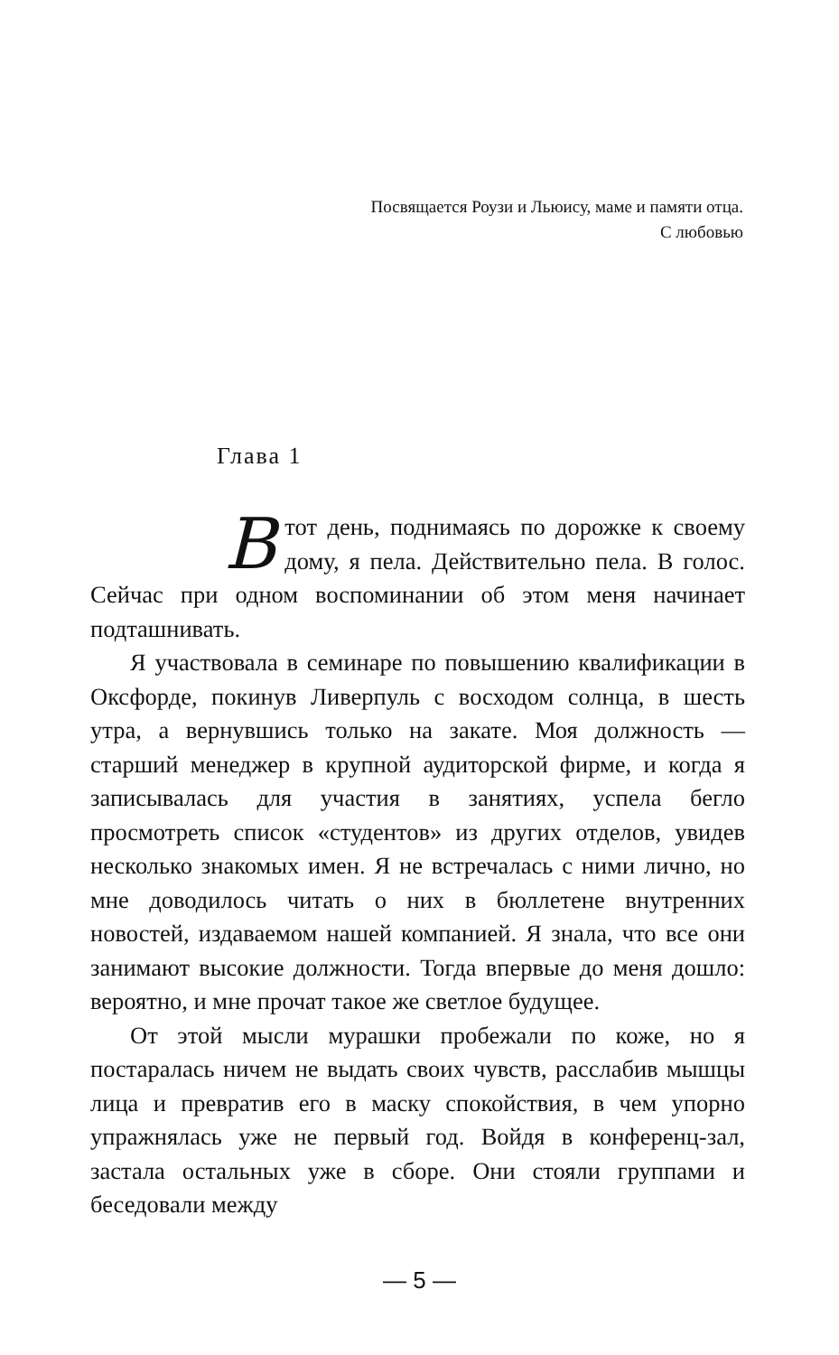Посвящается Роузи и Льюису, маме и памяти отца.
С любовью
Глава 1
Втот день, поднимаясь по дорожке к своему дому, я пела. Действительно пела. В голос. Сейчас при одном воспоминании об этом меня начинает подташнивать.
Я участвовала в семинаре по повышению квалификации в Оксфорде, покинув Ливерпуль с восходом солнца, в шесть утра, а вернувшись только на закате. Моя должность — старший менеджер в крупной аудиторской фирме, и когда я записывалась для участия в занятиях, успела бегло просмотреть список «студентов» из других отделов, увидев несколько знакомых имен. Я не встречалась с ними лично, но мне доводилось читать о них в бюллетене внутренних новостей, издаваемом нашей компанией. Я знала, что все они занимают высокие должности. Тогда впервые до меня дошло: вероятно, и мне прочат такое же светлое будущее.
От этой мысли мурашки пробежали по коже, но я постаралась ничем не выдать своих чувств, расслабив мышцы лица и превратив его в маску спокойствия, в чем упорно упражнялась уже не первый год. Войдя в конференц-зал, застала остальных уже в сборе. Они стояли группами и беседовали между
— 5 —